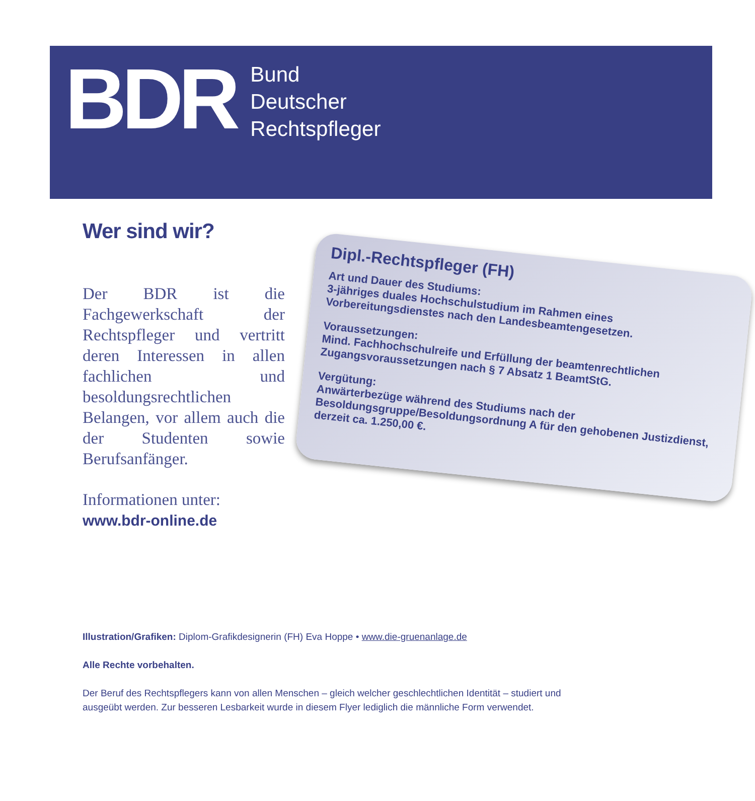BDR
Bund
Deutscher
Rechtspfleger
Wer sind wir?
Der BDR ist die Fachgewerkschaft der Rechtspfleger und vertritt deren Interessen in allen fachlichen und besoldungsrechtlichen Belangen, vor allem auch die der Studenten sowie Berufsanfänger.
Informationen unter:
www.bdr-online.de
Dipl.-Rechtspfleger (FH)
Art und Dauer des Studiums:
3-jähriges duales Hochschulstudium im Rahmen eines Vorbereitungsdienstes nach den Landesbeamtengesetzen.
Voraussetzungen:
Mind. Fachhochschulreife und Erfüllung der beamtenrechtlichen Zugangsvoraussetzungen nach § 7 Absatz 1 BeamtStG.
Vergütung:
Anwärterbezüge während des Studiums nach der Besoldungsgruppe/Besoldungsordnung A für den gehobenen Justizdienst, derzeit ca. 1.250,00 €.
Illustration/Grafiken: Diplom-Grafikdesignerin (FH) Eva Hoppe • www.die-gruenanlage.de
Alle Rechte vorbehalten.
Der Beruf des Rechtspflegers kann von allen Menschen – gleich welcher geschlechtlichen Identität – studiert und ausgeübt werden. Zur besseren Lesbarkeit wurde in diesem Flyer lediglich die männliche Form verwendet.